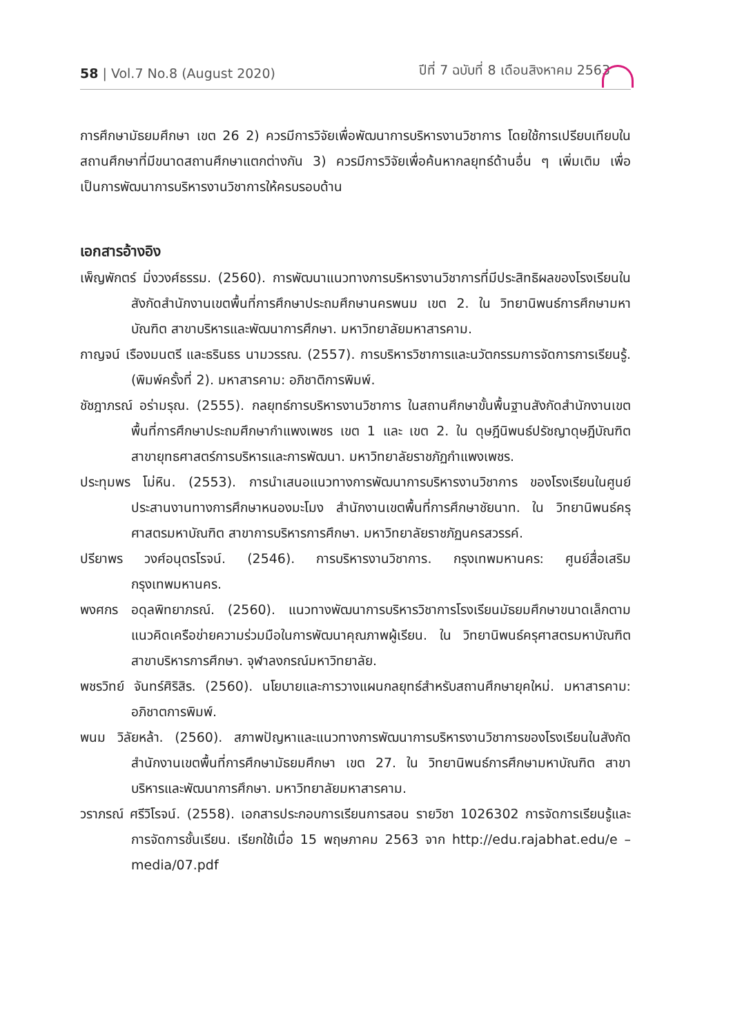58 | Vol.7 No.8 (August 2020) ปีที่ 7 ฉบับที่ 8 เดือนสิงหาคม 2563
การศึกษามัธยมศึกษา เขต 26 2) ควรมีการวิจัยเพื่อพัฒนาการบริหารงานวิชาการ โดยใช้การเปรียบเทียบในสถานศึกษาที่มีขนาดสถานศึกษาแตกต่างกัน 3) ควรมีการวิจัยเพื่อค้นหากลยุทธ์ด้านอื่น ๆ เพิ่มเติม เพื่อเป็นการพัฒนาการบริหารงานวิชาการให้ครบรอบด้าน
เอกสารอ้างอิง
เพ็ญพักตร์ มิ่งวงศ์ธรรม. (2560). การพัฒนาแนวทางการบริหารงานวิชาการที่มีประสิทธิผลของโรงเรียนในสังกัดสำนักงานเขตพื้นที่การศึกษาประถมศึกษานครพนม เขต 2. ใน วิทยานิพนธ์การศึกษามหาบัณฑิต สาขาบริหารและพัฒนาการศึกษา. มหาวิทยาลัยมหาสารคาม.
กาญจน์ เรืองมนตรี และธรินธร นามวรรณ. (2557). การบริหารวิชาการและนวัตกรรมการจัดการการเรียนรู้. (พิมพ์ครั้งที่ 2). มหาสารคาม: อภิชาติการพิมพ์.
ชัชฎาภรณ์ อร่ามรุณ. (2555). กลยุทธ์การบริหารงานวิชาการ ในสถานศึกษาขั้นพื้นฐานสังกัดสำนักงานเขตพื้นที่การศึกษาประถมศึกษากำแพงเพชร เขต 1 และ เขต 2. ใน ดุษฎีนิพนธ์ปรัชญาดุษฎีบัณฑิต สาขายุทธศาสตร์การบริหารและการพัฒนา. มหาวิทยาลัยราชภัฏกำแพงเพชร.
ประทุมพร โม่หิน. (2553). การนำเสนอแนวทางการพัฒนาการบริหารงานวิชาการ ของโรงเรียนในศูนย์ประสานงานทางการศึกษาหนองมะโมง สำนักงานเขตพื้นที่การศึกษาชัยนาท. ใน วิทยานิพนธ์ครุศาสตรมหาบัณฑิต สาขาการบริหารการศึกษา. มหาวิทยาลัยราชภัฏนครสวรรค์.
ปรียาพร วงศ์อนุตรโรจน์. (2546). การบริหารงานวิชาการ. กรุงเทพมหานคร: ศูนย์สื่อเสริมกรุงเทพมหานคร.
พงศกร อดุลพิทยาภรณ์. (2560). แนวทางพัฒนาการบริหารวิชาการโรงเรียนมัธยมศึกษาขนาดเล็กตามแนวคิดเครือข่ายความร่วมมือในการพัฒนาคุณภาพผู้เรียน. ใน วิทยานิพนธ์ครุศาสตรมหาบัณฑิต สาขาบริหารการศึกษา. จุฬาลงกรณ์มหาวิทยาลัย.
พชรวิทย์ จันทร์ศิริสิร. (2560). นโยบายและการวางแผนกลยุทธ์สำหรับสถานศึกษายุคใหม่. มหาสารคาม: อภิชาตการพิมพ์.
พนม วิลัยหล้า. (2560). สภาพปัญหาและแนวทางการพัฒนาการบริหารงานวิชาการของโรงเรียนในสังกัดสำนักงานเขตพื้นที่การศึกษามัธยมศึกษา เขต 27. ใน วิทยานิพนธ์การศึกษามหาบัณฑิต สาขาบริหารและพัฒนาการศึกษา. มหาวิทยาลัยมหาสารคาม.
วราภรณ์ ศรีวิโรจน์. (2558). เอกสารประกอบการเรียนการสอน รายวิชา 1026302 การจัดการเรียนรู้และการจัดการชั้นเรียน. เรียกใช้เมื่อ 15 พฤษภาคม 2563 จาก http://edu.rajabhat.edu/e – media/07.pdf